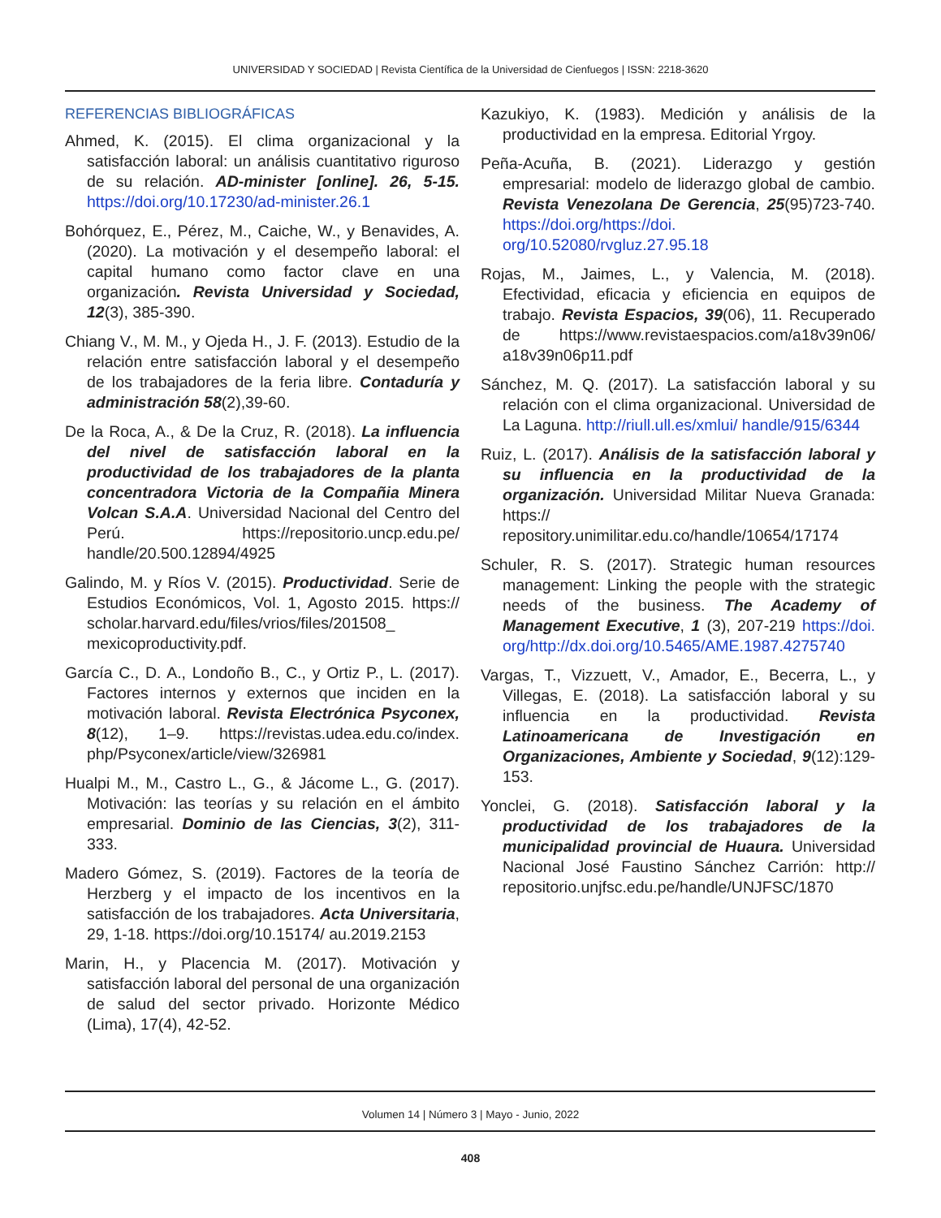UNIVERSIDAD Y SOCIEDAD | Revista Científica de la Universidad de Cienfuegos | ISSN: 2218-3620
REFERENCIAS BIBLIOGRÁFICAS
Ahmed, K. (2015). El clima organizacional y la satisfacción laboral: un análisis cuantitativo riguroso de su relación. AD-minister [online]. 26, 5-15. https://doi.org/10.17230/ad-minister.26.1
Bohórquez, E., Pérez, M., Caiche, W., y Benavides, A. (2020). La motivación y el desempeño laboral: el capital humano como factor clave en una organización. Revista Universidad y Sociedad, 12(3), 385-390.
Chiang V., M. M., y Ojeda H., J. F. (2013). Estudio de la relación entre satisfacción laboral y el desempeño de los trabajadores de la feria libre. Contaduría y administración 58(2),39-60.
De la Roca, A., & De la Cruz, R. (2018). La influencia del nivel de satisfacción laboral en la productividad de los trabajadores de la planta concentradora Victoria de la Compañia Minera Volcan S.A.A. Universidad Nacional del Centro del Perú. https://repositorio.uncp.edu.pe/ handle/20.500.12894/4925
Galindo, M. y Ríos V. (2015). Productividad. Serie de Estudios Económicos, Vol. 1, Agosto 2015. https:// scholar.harvard.edu/files/vrios/files/201508_ mexicoproductivity.pdf.
García C., D. A., Londoño B., C., y Ortiz P., L. (2017). Factores internos y externos que inciden en la motivación laboral. Revista Electrónica Psyconex, 8(12), 1–9. https://revistas.udea.edu.co/index. php/Psyconex/article/view/326981
Hualpi M., M., Castro L., G., & Jácome L., G. (2017). Motivación: las teorías y su relación en el ámbito empresarial. Dominio de las Ciencias, 3(2), 311-333.
Madero Gómez, S. (2019). Factores de la teoría de Herzberg y el impacto de los incentivos en la satisfacción de los trabajadores. Acta Universitaria, 29, 1-18. https://doi.org/10.15174/ au.2019.2153
Marin, H., y Placencia M. (2017). Motivación y satisfacción laboral del personal de una organización de salud del sector privado. Horizonte Médico (Lima), 17(4), 42-52.
Kazukiyo, K. (1983). Medición y análisis de la productividad en la empresa. Editorial Yrgoy.
Peña-Acuña, B. (2021). Liderazgo y gestión empresarial: modelo de liderazgo global de cambio. Revista Venezolana De Gerencia, 25(95)723-740. https://doi.org/https://doi. org/10.52080/rvgluz.27.95.18
Rojas, M., Jaimes, L., y Valencia, M. (2018). Efectividad, eficacia y eficiencia en equipos de trabajo. Revista Espacios, 39(06), 11. Recuperado de https://www.revistaespacios.com/a18v39n06/ a18v39n06p11.pdf
Sánchez, M. Q. (2017). La satisfacción laboral y su relación con el clima organizacional. Universidad de La Laguna. http://riull.ull.es/xmlui/ handle/915/6344
Ruiz, L. (2017). Análisis de la satisfacción laboral y su influencia en la productividad de la organización. Universidad Militar Nueva Granada: https:// repository.unimilitar.edu.co/handle/10654/17174
Schuler, R. S. (2017). Strategic human resources management: Linking the people with the strategic needs of the business. The Academy of Management Executive, 1 (3), 207-219 https://doi. org/http://dx.doi.org/10.5465/AME.1987.4275740
Vargas, T., Vizzuett, V., Amador, E., Becerra, L., y Villegas, E. (2018). La satisfacción laboral y su influencia en la productividad. Revista Latinoamericana de Investigación en Organizaciones, Ambiente y Sociedad, 9(12):129-153.
Yonclei, G. (2018). Satisfacción laboral y la productividad de los trabajadores de la municipalidad provincial de Huaura. Universidad Nacional José Faustino Sánchez Carrión: http:// repositorio.unjfsc.edu.pe/handle/UNJFSC/1870
Volumen 14 | Número 3 | Mayo - Junio, 2022
408